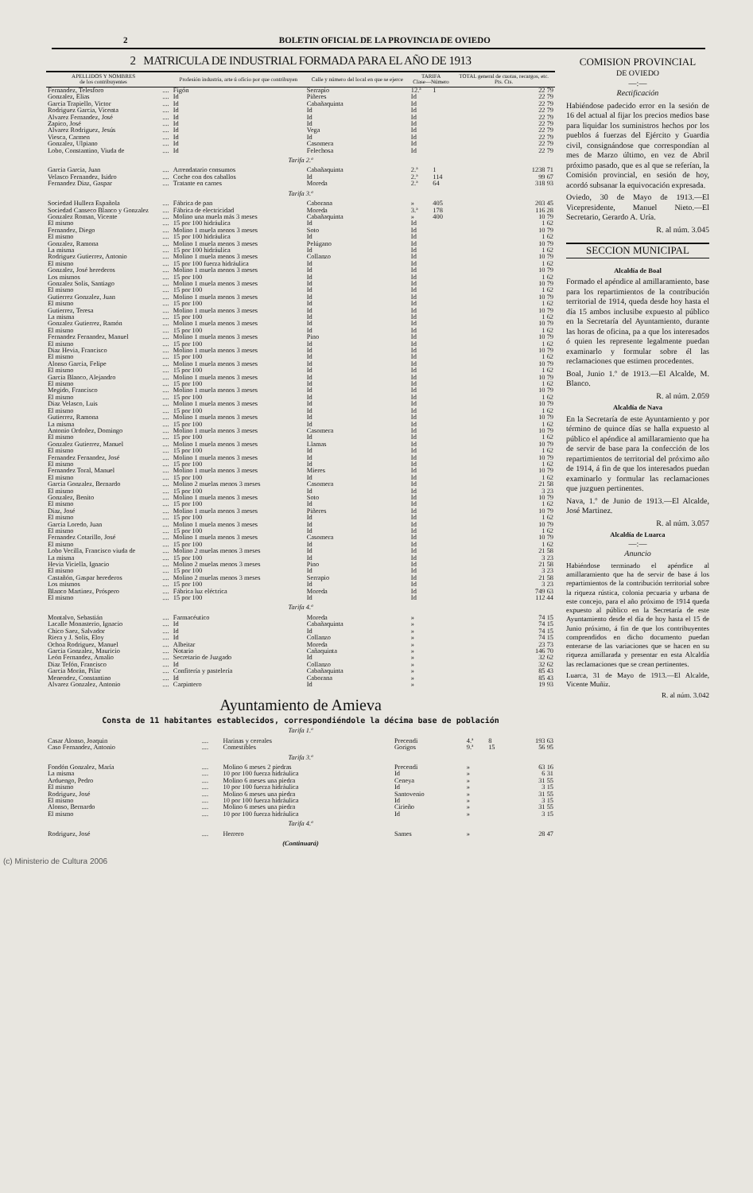2 BOLETIN OFICIAL DE LA PROVINCIA DE OVIEDO
2 MATRICULA DE INDUSTRIAL FORMADA PARA EL AÑO DE 1913
| APELLIDOS Y NOMBRES de los contribuyentes | | Profesión industria, arte ú oficio por que contribuyen | Calle y número del local en que se ejerce | TARIFA Clase—Número | | TOTAL general de cuotas, recargos, etc. Pts. Cts. |
| --- | --- | --- | --- | --- | --- | --- |
| Fernandez, Telesforo | .... | Figón | Serrapio | 12.ª | 1 | 22 79 |
| Gonzalez, Elias | .... | Id | Piñeres | Id | | 22 79 |
| Garcia Trapiello, Victor | .... | Id | Cabañaquinta | Id | | 22 79 |
| Rodriguez Garcia, Vicenta | .... | Id | Id | Id | | 22 79 |
| Alvarez Fernandez, José | .... | Id | Id | Id | | 22 79 |
| Zapico, José | .... | Id | Id | Id | | 22 79 |
| Alvarez Rodriguez, Jesús | .... | Id | Vega | Id | | 22 79 |
| Viesca, Carmen | .... | Id | Id | Id | | 22 79 |
| Gonzalez, Ulpiano | .... | Id | Casomera | Id | | 22 79 |
| Lobo, Constantino, Viuda de | .... | Id | Felechosa | Id | | 22 79 |
| Tarifa 2.ª | | | | | | |
| Garcia Garcia, Juan | .... | Arrendatario consumos | Cabañaquinta | 2.ª | 1 | 1238 71 |
| Velasco Fernandez, Isidro | .... | Coche con dos caballos | Id | 2.ª | 114 | 99 67 |
| Fernandez Diaz, Gaspar | .... | Tratante en carnes | Moreda | 2.ª | 64 | 318 93 |
| Tarifa 3.ª | | | | | | |
| Sociedad Hullera Española | .... | Fábrica de pan | Caborana | » | 405 | 203 45 |
| Sociedad Canseco Blanco y Gonzalez | .... | Fábrica de electricidad | Moreda | 3.ª | 178 | 116 28 |
| Gonzalez Roman, Vicente | .... | Molino una muela más 3 meses | Cabañaquinta | » | 400 | 10 79 |
| El mismo | .... | 15 por 100 hidráulica | Id | Id | | 1 62 |
| Fernandez, Diego | .... | Molino 1 muela menos 3 meses | Soto | Id | | 10 79 |
| El mismo | .... | 15 por 100 hidráulica | Id | Id | | 1 62 |
| Gonzalez, Ramona | .... | Molino 1 muela menos 3 meses | Pelúgano | Id | | 10 79 |
| La misma | .... | 15 por 100 hidráulica | Id | Id | | 1 62 |
| Rodriguez Gutierrez, Antonio | .... | Molino 1 muela menos 3 meses | Collanzo | Id | | 10 79 |
| El mismo | .... | 15 por 100 fuerza hidráulica | Id | Id | | 1 62 |
| Gonzalez, José herederos | .... | Molino 1 muela menos 3 meses | Id | Id | | 10 79 |
| Los mismos | .... | 15 por 100 | Id | Id | | 1 62 |
| Gonzalez Solis, Santiago | .... | Molino 1 muela menos 3 meses | Id | Id | | 10 79 |
| El mismo | .... | 15 por 100 | Id | Id | | 1 62 |
| Gutierrez Gonzalez, Juan | .... | Molino 1 muela menos 3 meses | Id | Id | | 10 79 |
| El mismo | .... | 15 por 100 | Id | Id | | 1 62 |
| Gutierrez, Teresa | .... | Molino 1 muela menos 3 meses | Id | Id | | 10 79 |
| La misma | .... | 15 por 100 | Id | Id | | 1 62 |
| Gonzalez Gutierrez, Ramón | .... | Molino 1 muela menos 3 meses | Id | Id | | 10 79 |
| El mismo | .... | 15 por 100 | Id | Id | | 1 62 |
| Fernandez Fernandez, Manuel | .... | Molino 1 muela menos 3 meses | Pino | Id | | 10 79 |
| El mismo | .... | 15 por 100 | Id | Id | | 1 62 |
| Diaz Hevia, Francisco | .... | Molino 1 muela menos 3 meses | Id | Id | | 10 79 |
| El mismo | .... | 15 por 100 | Id | Id | | 1 62 |
| Alonso Garcia, Felipe | .... | Molino 1 muela menos 3 meses | Id | Id | | 10 79 |
| El mismo | .... | 15 por 100 | Id | Id | | 1 62 |
| Garcia Blanco, Alejandro | .... | Molino 1 muela menos 3 meses | Id | Id | | 10 79 |
| El mismo | .... | 15 por 100 | Id | Id | | 1 62 |
| Megido, Francisco | .... | Molino 1 muela menos 3 meses | Id | Id | | 10 79 |
| El mismo | .... | 15 por 100 | Id | Id | | 1 62 |
| Diaz Velasco, Luis | .... | Molino 1 muela menos 3 meses | Id | Id | | 10 79 |
| El mismo | .... | 15 por 100 | Id | Id | | 1 62 |
| Gutierrez, Ramona | .... | Molino 1 muela menos 3 meses | Id | Id | | 10 79 |
| La misma | .... | 15 por 100 | Id | Id | | 1 62 |
| Antonio Ordoñez, Domingo | .... | Molino 1 muela menos 3 meses | Casomera | Id | | 10 79 |
| El mismo | .... | 15 por 100 | Id | Id | | 1 62 |
| Gonzalez Gutierrez, Manuel | .... | Molino 1 muela menos 3 meses | Llamas | Id | | 10 79 |
| El mismo | .... | 15 por 100 | Id | Id | | 1 62 |
| Fernandez Fernandez, José | .... | Molino 1 muela menos 3 meses | Id | Id | | 10 79 |
| El mismo | .... | 15 por 100 | Id | Id | | 1 62 |
| Fernandez Toral, Manuel | .... | Molino 1 muela menos 3 meses | Mieres | Id | | 10 79 |
| El mismo | .... | 15 por 100 | Id | Id | | 1 62 |
| Garcia Gonzalez, Bernardo | .... | Molino 2 muelas menos 3 meses | Casomera | Id | | 21 58 |
| El mismo | .... | 15 por 100 | Id | Id | | 3 23 |
| Gonzalez, Benito | .... | Molino 1 muela menos 3 meses | Soto | Id | | 10 79 |
| El mismo | .... | 15 por 100 | Id | Id | | 1 62 |
| Diaz, José | .... | Molino 1 muela menos 3 meses | Piñeres | Id | | 10 79 |
| El mismo | .... | 15 por 100 | Id | Id | | 1 62 |
| Garcia Loredo, Juan | .... | Molino 1 muela menos 3 meses | Id | Id | | 10 79 |
| El mismo | .... | 15 por 100 | Id | Id | | 1 62 |
| Fernandez Cotarillo, José | .... | Molino 1 muela menos 3 meses | Casomera | Id | | 10 79 |
| El mismo | .... | 15 por 100 | Id | Id | | 1 62 |
| Lobo Vecilla, Francisco viuda de | .... | Molino 2 muelas menos 3 meses | Id | Id | | 21 58 |
| La misma | .... | 15 por 100 | Id | Id | | 3 23 |
| Hevia Viciella, Ignacio | .... | Molino 2 muelas menos 3 meses | Pino | Id | | 21 58 |
| El mismo | .... | 15 por 100 | Id | Id | | 3 23 |
| Castañón, Gaspar herederos | .... | Molino 2 muelas menos 3 meses | Serrapio | Id | | 21 58 |
| Los mismos | .... | 15 por 100 | Id | Id | | 3 23 |
| Blanco Martinez, Próspero | .... | Fábrica luz eléctrica | Moreda | Id | | 749 63 |
| El mismo | .... | 15 por 100 | Id | Id | | 112 44 |
| Tarifa 4.ª | | | | | | |
| Montalvo, Sebastián | .... | Farmacéutico | Moreda | » | | 74 15 |
| Lacalle Monasterio, Ignacio | .... | Id | Cabañaquinta | » | | 74 15 |
| Chico Saez, Salvador | .... | Id | Id | » | | 74 15 |
| Riera y J. Solis, Eloy | .... | Id | Collanzo | » | | 74 15 |
| Ochoa Rodriguez, Manuel | .... | Albeitar | Moreda | » | | 23 73 |
| Garcia Gonzalez, Mauricio | .... | Notario | Cañaquinta | » | | 146 70 |
| León Fernandez, Amalio | .... | Secretario de Juzgado | Id | » | | 32 62 |
| Diaz Tefón, Francisco | .... | Id | Collanzo | » | | 32 62 |
| Garcia Morán, Pilar | .... | Confitería y pastelería | Cabañaquinta | » | | 85 43 |
| Menendez, Constantino | .... | Id | Caborana | » | | 85 43 |
| Alvarez Gonzalez, Antonio | .... | Carpintero | Id | » | | 19 93 |
Ayuntamiento de Amieva
Consta de 11 habitantes establecidos, correspondiéndole la décima base de población
| Tarifa 1.ª | | | | | | |
| Casar Alonso, Joaquin | .... | Harinas y cereales | Precendi | 4.ª | 8 | 193 63 |
| Caso Fernandez, Antonio | .... | Comestibles | Gorigos | 9.ª | 15 | 56 95 |
| Tarifa 3.ª | | | | | | |
| Fondón Gonzalez, María | .... | Molino 6 meses 2 piedras | Precendi | » | | 63 16 |
| La misma | .... | 10 por 100 fuerza hidráulica | Id | » | | 6 31 |
| Arduengo, Pedro | .... | Molino 6 meses una piedra | Ceneya | » | | 31 55 |
| El mismo | .... | 10 por 100 fuerza hidráulica | Id | » | | 3 15 |
| Rodriguez, José | .... | Molino 6 meses una piedra | Santovenio | » | | 31 55 |
| El mismo | .... | 10 por 100 fuerza hidráulica | Id | » | | 3 15 |
| Alonso, Bernardo | .... | Molino 6 meses una piedra | Cirieño | » | | 31 55 |
| El mismo | .... | 10 por 100 fuerza hidráulica | Id | » | | 3 15 |
| Tarifa 4.ª | | | | | | |
| Rodriguez, José | .... | Herrero | Sames | » | | 28 47 |
| (Continuará) | | | | | | |
COMISION PROVINCIAL
DE OVIEDO
—:—
Rectificación
Habiéndose padecido error en la sesión de 16 del actual al fijar los precios medios base para liquidar los suministros hechos por los pueblos á fuerzas del Ejército y Guardia civil, consignándose que correspondían al mes de Marzo último, en vez de Abril próximo pasado, que es al que se referían, la Comisión provincial, en sesión de hoy, acordó subsanar la equivocación expresada.
Oviedo, 30 de Mayo de 1913.—El Vicepresidente, Manuel Nieto.—El Secretario, Gerardo A. Uría.
R. al núm. 3.045
SECCION MUNICIPAL
Alcaldía de Boal
Formado el apéndice al amillaramiento, base para los repartimientos de la contribución territorial de 1914, queda desde hoy hasta el día 15 ambos inclusibe expuesto al público en la Secretaría del Ayuntamiento, durante las horas de oficina, pa a que los interesados ó quien les represente legalmente puedan examinarlo y formular sobre él las reclamaciones que estimen procedentes.
Boal, Junio 1.º de 1913.—El Alcalde, M. Blanco.
R. al núm. 2.059
Alcaldía de Nava
En la Secretaría de este Ayuntamiento y por término de quince días se halla expuesto al público el apéndice al amillaramiento que ha de servir de base para la confección de los repartimientos de territorial del próximo año de 1914, á fin de que los interesados puedan examinarlo y formular las reclamaciones que juzguen pertinentes.
Nava, 1.º de Junio de 1913.—El Alcalde, José Martinez.
R. al núm. 3.057
Alcaldía de Luarca
—:—
Anuncio
Habiéndose terminado el apéndice al amillaramiento que ha de servir de base á los repartimientos de la contribución territorial sobre la riqueza rústica, colonia pecuaria y urbana de este concejo, para el año próximo de 1914 queda expuesto al público en la Secretaría de este Ayuntamiento desde el día de hoy hasta el 15 de Junio próximo, á fin de que los contribuyentes comprendidos en dicho documento puedan enterarse de las variaciones que se hacen en su riqueza amillarada y presentar en esta Alcaldía las reclamaciones que se crean pertinentes.
Luarca, 31 de Mayo de 1913.—El Alcalde, Vicente Muñiz.
R. al núm. 3.042
(c) Ministerio de Cultura 2006